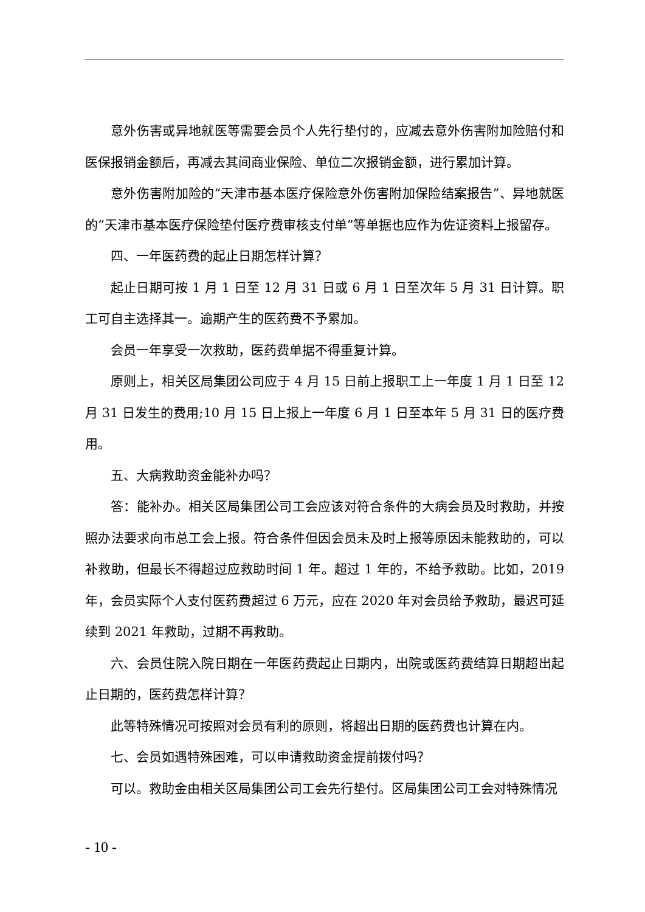意外伤害或异地就医等需要会员个人先行垫付的，应减去意外伤害附加险赔付和医保报销金额后，再减去其间商业保险、单位二次报销金额，进行累加计算。
意外伤害附加险的“天津市基本医疗保险意外伤害附加保险结案报告”、异地就医的“天津市基本医疗保险垫付医疗费审核支付单”等单据也应作为佐证资料上报留存。
四、一年医药费的起止日期怎样计算？
起止日期可按 1 月 1 日至 12 月 31 日或 6 月 1 日至次年 5 月 31 日计算。职工可自主选择其一。逾期产生的医药费不予累加。
会员一年享受一次救助，医药费单据不得重复计算。
原则上，相关区局集团公司应于 4 月 15 日前上报职工上一年度 1 月 1 日至 12 月 31 日发生的费用;10 月 15 日上报上一年度 6 月 1 日至本年 5 月 31 日的医疗费用。
五、大病救助资金能补办吗？
答：能补办。相关区局集团公司工会应该对符合条件的大病会员及时救助，并按照办法要求向市总工会上报。符合条件但因会员未及时上报等原因未能救助的，可以补救助，但最长不得超过应救助时间 1 年。超过 1 年的，不给予救助。比如，2019 年，会员实际个人支付医药费超过 6 万元，应在 2020 年对会员给予救助，最迟可延续到 2021 年救助，过期不再救助。
六、会员住院入院日期在一年医药费起止日期内，出院或医药费结算日期超出起止日期的，医药费怎样计算？
此等特殊情况可按照对会员有利的原则，将超出日期的医药费也计算在内。
七、会员如遇特殊困难，可以申请救助资金提前拨付吗？
可以。救助金由相关区局集团公司工会先行垫付。区局集团公司工会对特殊情况
- 10 -